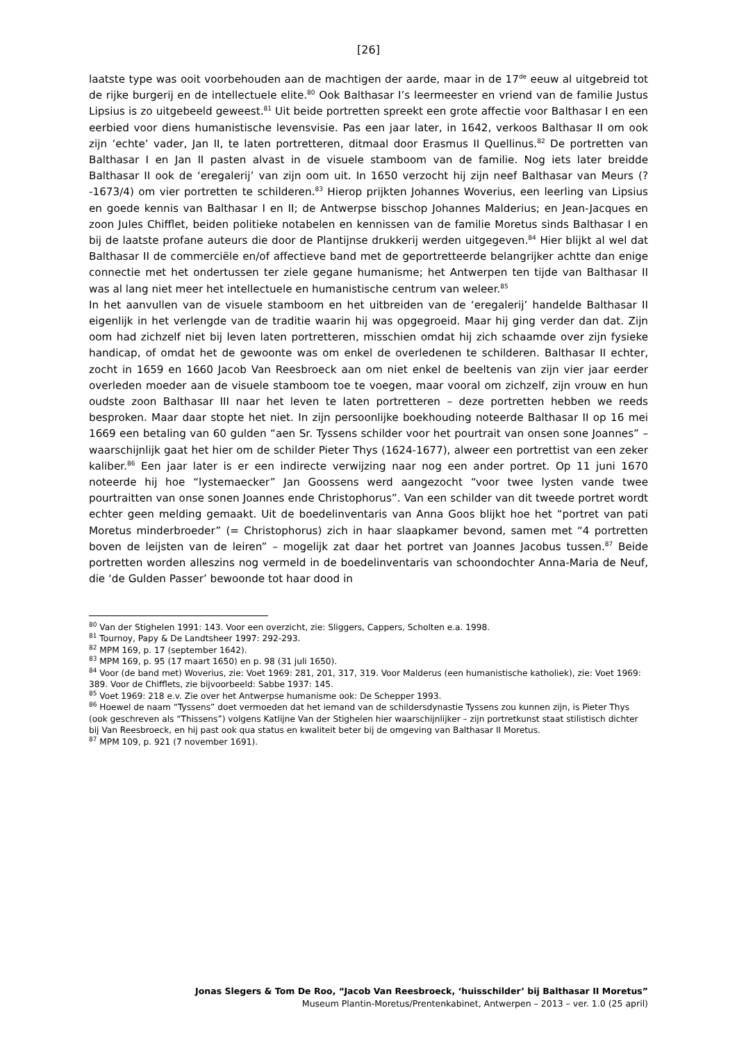[26]
laatste type was ooit voorbehouden aan de machtigen der aarde, maar in de 17<sup>de</sup> eeuw al uitgebreid tot de rijke burgerij en de intellectuele elite.<sup>80</sup> Ook Balthasar I’s leermeester en vriend van de familie Justus Lipsius is zo uitgebeeld geweest.<sup>81</sup> Uit beide portretten spreekt een grote affectie voor Balthasar I en een eerbied voor diens humanistische levensvisie. Pas een jaar later, in 1642, verkoos Balthasar II om ook zijn ‘echte’ vader, Jan II, te laten portretteren, ditmaal door Erasmus II Quellinus.<sup>82</sup> De portretten van Balthasar I en Jan II pasten alvast in de visuele stamboom van de familie. Nog iets later breidde Balthasar II ook de ‘eregalerij’ van zijn oom uit. In 1650 verzocht hij zijn neef Balthasar van Meurs (?-1673/4) om vier portretten te schilderen.<sup>83</sup> Hierop prijkten Johannes Woverius, een leerling van Lipsius en goede kennis van Balthasar I en II; de Antwerpse bisschop Johannes Malderius; en Jean-Jacques en zoon Jules Chifflet, beiden politieke notabelen en kennissen van de familie Moretus sinds Balthasar I en bij de laatste profane auteurs die door de Plantijnse drukkerij werden uitgegeven.<sup>84</sup> Hier blijkt al wel dat Balthasar II de commerciële en/of affectieve band met de geportretteerde belangrijker achtte dan enige connectie met het ondertussen ter ziele gegane humanisme; het Antwerpen ten tijde van Balthasar II was al lang niet meer het intellectuele en humanistische centrum van weleer.<sup>85</sup>
In het aanvullen van de visuele stamboom en het uitbreiden van de ‘eregalerij’ handelde Balthasar II eigenlijk in het verlengde van de traditie waarin hij was opgegroeid. Maar hij ging verder dan dat. Zijn oom had zichzelf niet bij leven laten portretteren, misschien omdat hij zich schaamde over zijn fysieke handicap, of omdat het de gewoonte was om enkel de overledenen te schilderen. Balthasar II echter, zocht in 1659 en 1660 Jacob Van Reesbroeck aan om niet enkel de beeltenis van zijn vier jaar eerder overleden moeder aan de visuele stamboom toe te voegen, maar vooral om zichzelf, zijn vrouw en hun oudste zoon Balthasar III naar het leven te laten portretteren – deze portretten hebben we reeds besproken. Maar daar stopte het niet. In zijn persoonlijke boekhouding noteerde Balthasar II op 16 mei 1669 een betaling van 60 gulden “aen Sr. Tyssens schilder voor het pourtrait van onsen sone Joannes” – waarschijnlijk gaat het hier om de schilder Pieter Thys (1624-1677), alweer een portrettist van een zeker kaliber.<sup>86</sup> Een jaar later is er een indirecte verwijzing naar nog een ander portret. Op 11 juni 1670 noteerde hij hoe “lystemaecker” Jan Goossens werd aangezocht “voor twee lysten vande twee pourtraitten van onse sonen Joannes ende Christophorus”. Van een schilder van dit tweede portret wordt echter geen melding gemaakt. Uit de boedelinventaris van Anna Goos blijkt hoe het “portret van pati Moretus minderbroeder” (= Christophorus) zich in haar slaapkamer bevond, samen met “4 portretten boven de leijsten van de leiren” – mogelijk zat daar het portret van Joannes Jacobus tussen.<sup>87</sup> Beide portretten worden alleszins nog vermeld in de boedelinventaris van schoondochter Anna-Maria de Neuf, die ‘de Gulden Passer’ bewoonde tot haar dood in
<sup>80</sup> Van der Stighelen 1991: 143. Voor een overzicht, zie: Sliggers, Cappers, Scholten e.a. 1998.
<sup>81</sup> Tournoy, Papy & De Landtsheer 1997: 292-293.
<sup>82</sup> MPM 169, p. 17 (september 1642).
<sup>83</sup> MPM 169, p. 95 (17 maart 1650) en p. 98 (31 juli 1650).
<sup>84</sup> Voor (de band met) Woverius, zie: Voet 1969: 281, 201, 317, 319. Voor Malderus (een humanistische katholiek), zie: Voet 1969: 389. Voor de Chifflets, zie bijvoorbeeld: Sabbe 1937: 145.
<sup>85</sup> Voet 1969: 218 e.v. Zie over het Antwerpse humanisme ook: De Schepper 1993.
<sup>86</sup> Hoewel de naam “Tyssens” doet vermoeden dat het iemand van de schildersdynastie Tyssens zou kunnen zijn, is Pieter Thys (ook geschreven als “Thissens”) volgens Katlijne Van der Stighelen hier waarschijnlijker – zijn portretkunst staat stilistisch dichter bij Van Reesbroeck, en hij past ook qua status en kwaliteit beter bij de omgeving van Balthasar II Moretus.
<sup>87</sup> MPM 109, p. 921 (7 november 1691).
Jonas Slegers & Tom De Roo, “Jacob Van Reesbroeck, ‘huisschilder’ bij Balthasar II Moretus”
Museum Plantin-Moretus/Prentenkabinet, Antwerpen – 2013 – ver. 1.0 (25 april)